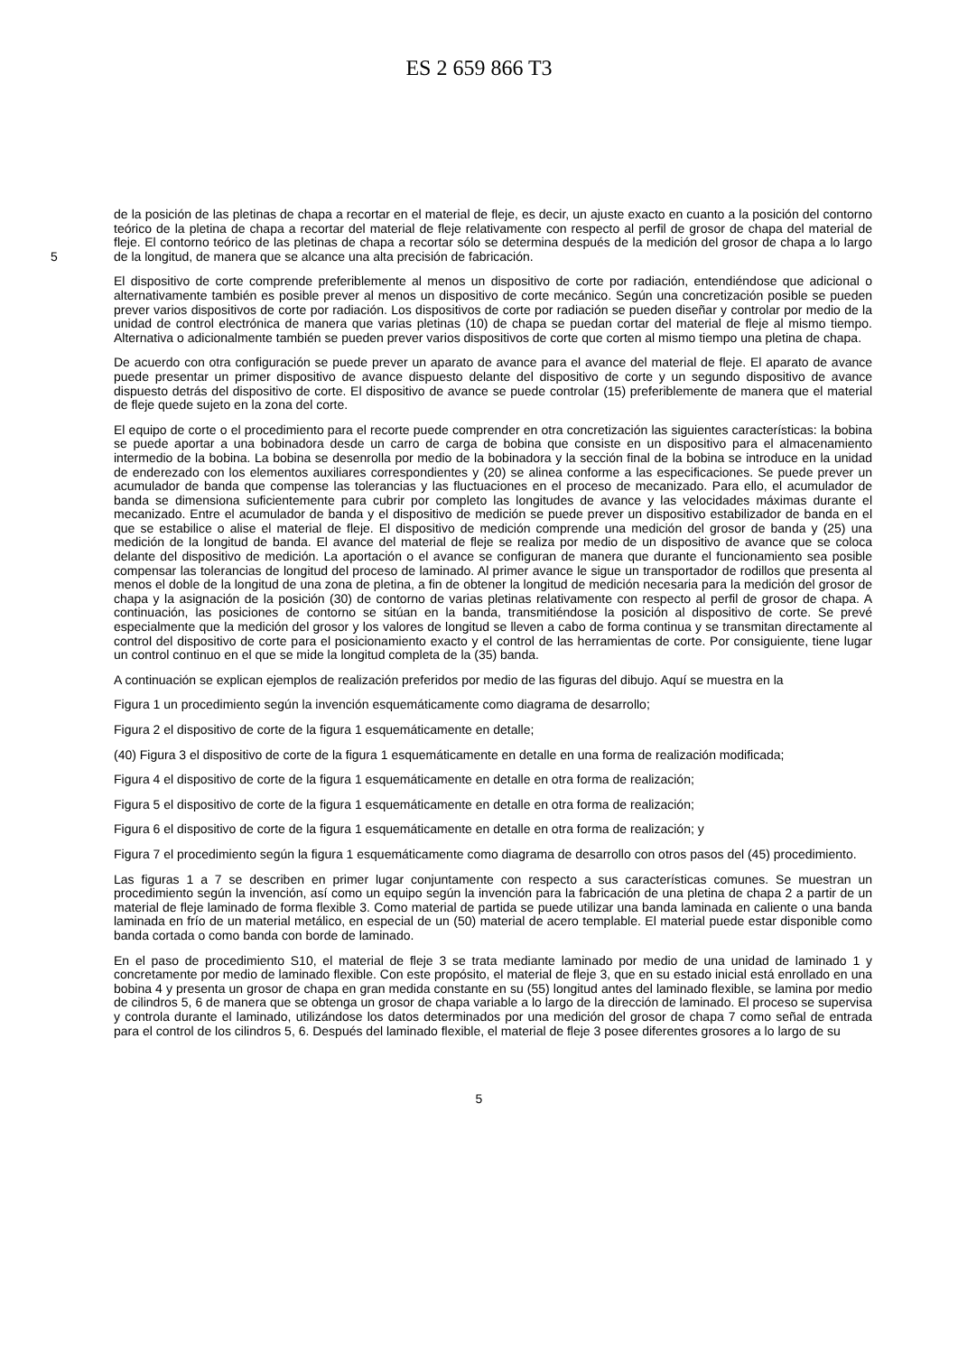ES 2 659 866 T3
de la posición de las pletinas de chapa a recortar en el material de fleje, es decir, un ajuste exacto en cuanto a la posición del contorno teórico de la pletina de chapa a recortar del material de fleje relativamente con respecto al perfil de grosor de chapa del material de fleje. El contorno teórico de las pletinas de chapa a recortar sólo se determina después de la medición del grosor de chapa a lo largo de la longitud, de manera que se alcance una alta precisión de fabricación. 5
El dispositivo de corte comprende preferiblemente al menos un dispositivo de corte por radiación, entendiéndose que adicional o alternativamente también es posible prever al menos un dispositivo de corte mecánico. Según una concretización posible se pueden prever varios dispositivos de corte por radiación. Los dispositivos de corte por radiación se pueden diseñar y controlar por medio de la unidad de control electrónica de manera que varias pletinas (10) de chapa se puedan cortar del material de fleje al mismo tiempo. Alternativa o adicionalmente también se pueden prever varios dispositivos de corte que corten al mismo tiempo una pletina de chapa.
De acuerdo con otra configuración se puede prever un aparato de avance para el avance del material de fleje. El aparato de avance puede presentar un primer dispositivo de avance dispuesto delante del dispositivo de corte y un segundo dispositivo de avance dispuesto detrás del dispositivo de corte. El dispositivo de avance se puede controlar (15) preferiblemente de manera que el material de fleje quede sujeto en la zona del corte.
El equipo de corte o el procedimiento para el recorte puede comprender en otra concretización las siguientes características: la bobina se puede aportar a una bobinadora desde un carro de carga de bobina que consiste en un dispositivo para el almacenamiento intermedio de la bobina. La bobina se desenrolla por medio de la bobinadora y la sección final de la bobina se introduce en la unidad de enderezado con los elementos auxiliares correspondientes y (20) se alinea conforme a las especificaciones. Se puede prever un acumulador de banda que compense las tolerancias y las fluctuaciones en el proceso de mecanizado. Para ello, el acumulador de banda se dimensiona suficientemente para cubrir por completo las longitudes de avance y las velocidades máximas durante el mecanizado. Entre el acumulador de banda y el dispositivo de medición se puede prever un dispositivo estabilizador de banda en el que se estabilice o alise el material de fleje. El dispositivo de medición comprende una medición del grosor de banda y (25) una medición de la longitud de banda. El avance del material de fleje se realiza por medio de un dispositivo de avance que se coloca delante del dispositivo de medición. La aportación o el avance se configuran de manera que durante el funcionamiento sea posible compensar las tolerancias de longitud del proceso de laminado. Al primer avance le sigue un transportador de rodillos que presenta al menos el doble de la longitud de una zona de pletina, a fin de obtener la longitud de medición necesaria para la medición del grosor de chapa y la asignación de la posición (30) de contorno de varias pletinas relativamente con respecto al perfil de grosor de chapa. A continuación, las posiciones de contorno se sitúan en la banda, transmitiéndose la posición al dispositivo de corte. Se prevé especialmente que la medición del grosor y los valores de longitud se lleven a cabo de forma continua y se transmitan directamente al control del dispositivo de corte para el posicionamiento exacto y el control de las herramientas de corte. Por consiguiente, tiene lugar un control continuo en el que se mide la longitud completa de la (35) banda.
A continuación se explican ejemplos de realización preferidos por medio de las figuras del dibujo. Aquí se muestra en la
Figura 1 un procedimiento según la invención esquemáticamente como diagrama de desarrollo;
Figura 2 el dispositivo de corte de la figura 1 esquemáticamente en detalle;
(40) Figura 3 el dispositivo de corte de la figura 1 esquemáticamente en detalle en una forma de realización modificada;
Figura 4 el dispositivo de corte de la figura 1 esquemáticamente en detalle en otra forma de realización;
Figura 5 el dispositivo de corte de la figura 1 esquemáticamente en detalle en otra forma de realización;
Figura 6 el dispositivo de corte de la figura 1 esquemáticamente en detalle en otra forma de realización; y
Figura 7 el procedimiento según la figura 1 esquemáticamente como diagrama de desarrollo con otros pasos del (45) procedimiento.
Las figuras 1 a 7 se describen en primer lugar conjuntamente con respecto a sus características comunes. Se muestran un procedimiento según la invención, así como un equipo según la invención para la fabricación de una pletina de chapa 2 a partir de un material de fleje laminado de forma flexible 3. Como material de partida se puede utilizar una banda laminada en caliente o una banda laminada en frío de un material metálico, en especial de un (50) material de acero templable. El material puede estar disponible como banda cortada o como banda con borde de laminado.
En el paso de procedimiento S10, el material de fleje 3 se trata mediante laminado por medio de una unidad de laminado 1 y concretamente por medio de laminado flexible. Con este propósito, el material de fleje 3, que en su estado inicial está enrollado en una bobina 4 y presenta un grosor de chapa en gran medida constante en su (55) longitud antes del laminado flexible, se lamina por medio de cilindros 5, 6 de manera que se obtenga un grosor de chapa variable a lo largo de la dirección de laminado. El proceso se supervisa y controla durante el laminado, utilizándose los datos determinados por una medición del grosor de chapa 7 como señal de entrada para el control de los cilindros 5, 6. Después del laminado flexible, el material de fleje 3 posee diferentes grosores a lo largo de su
5